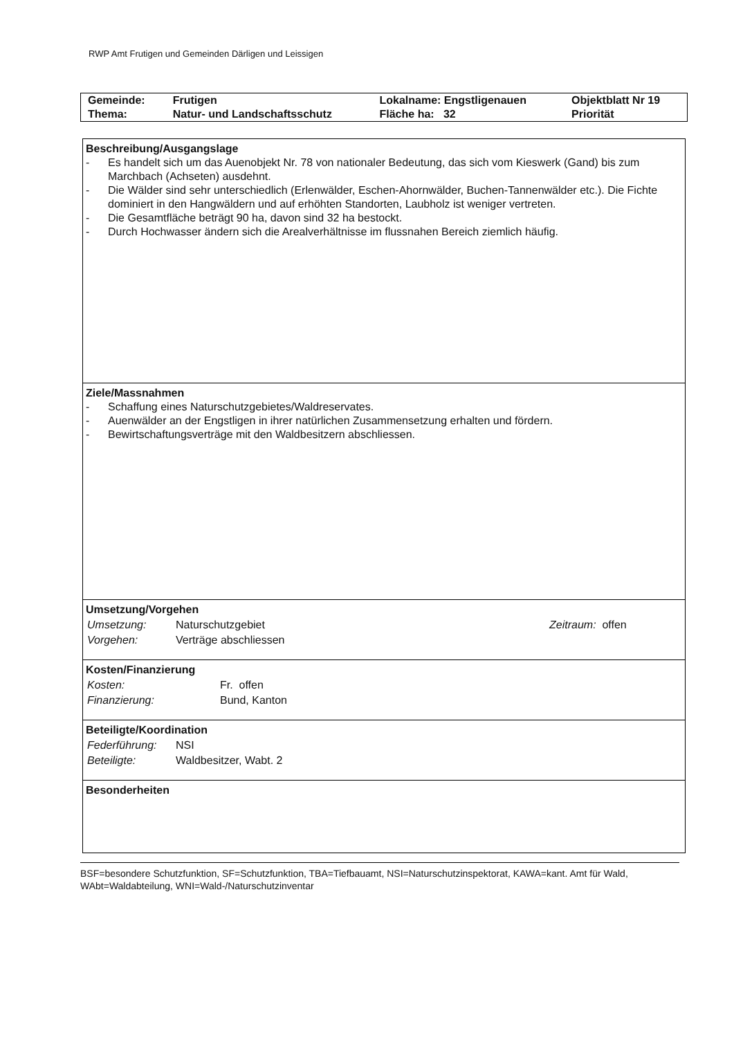RWP Amt Frutigen und Gemeinden Därligen und Leissigen
| Gemeinde: | Frutigen | Lokalname: Engstligenauen | Objektblatt Nr 19 |
| Thema: | Natur- und Landschaftsschutz | Fläche ha: 32 | Priorität |
Beschreibung/Ausgangslage
- Es handelt sich um das Auenobjekt Nr. 78 von nationaler Bedeutung, das sich vom Kieswerk (Gand) bis zum Marchbach (Achseten) ausdehnt.
- Die Wälder sind sehr unterschiedlich (Erlenwälder, Eschen-Ahornwälder, Buchen-Tannenwälder etc.). Die Fichte dominiert in den Hangwäldern und auf erhöhten Standorten, Laubholz ist weniger vertreten.
- Die Gesamtfläche beträgt 90 ha, davon sind 32 ha bestockt.
- Durch Hochwasser ändern sich die Arealverhältnisse im flussnahen Bereich ziemlich häufig.
Ziele/Massnahmen
- Schaffung eines Naturschutzgebietes/Waldreservates.
- Auenwälder an der Engstligen in ihrer natürlichen Zusammensetzung erhalten und fördern.
- Bewirtschaftungsverträge mit den Waldbesitzern abschliessen.
Umsetzung/Vorgehen
| Umsetzung: | Naturschutzgebiet | Zeitraum: offen |
| Vorgehen: | Verträge abschliessen | |
Kosten/Finanzierung
| Kosten: | Fr. offen |
| Finanzierung: | Bund, Kanton |
Beteiligte/Koordination
| Federführung: | NSI |
| Beteiligte: | Waldbesitzer, Wabt. 2 |
Besonderheiten
BSF=besondere Schutzfunktion, SF=Schutzfunktion, TBA=Tiefbauamt, NSI=Naturschutzinspektorat, KAWA=kant. Amt für Wald, WAbt=Waldabteilung, WNI=Wald-/Naturschutzinventar